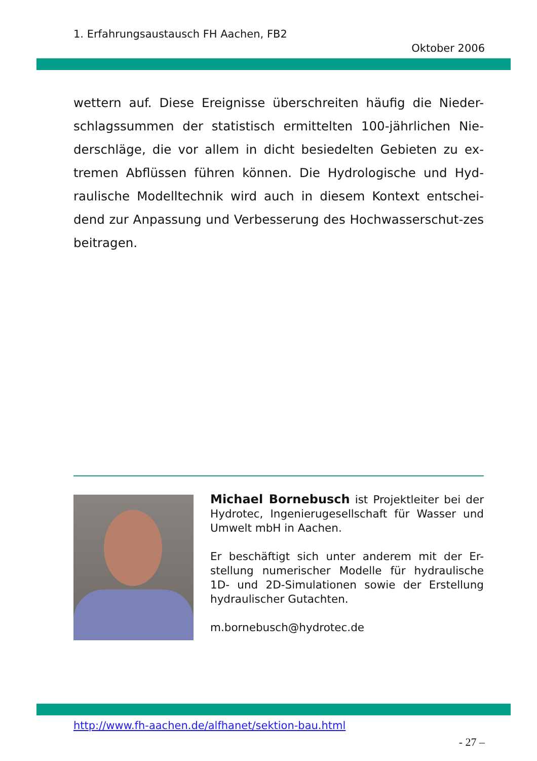1. Erfahrungsaustausch FH Aachen, FB2
Oktober 2006
wettern auf. Diese Ereignisse überschreiten häufig die Nieder-schlagssummen der statistisch ermittelten 100-jährlichen Nie-derschläge, die vor allem in dicht besiedelten Gebieten zu ex-tremen Abflüssen führen können. Die Hydrologische und Hyd-raulische Modelltechnik wird auch in diesem Kontext entschei-dend zur Anpassung und Verbesserung des Hochwasserschut-zes beitragen.
Michael Bornebusch ist Projektleiter bei der Hydrotec, Ingenierugesellschaft für Wasser und Umwelt mbH in Aachen.
Er beschäftigt sich unter anderem mit der Er-stellung numerischer Modelle für hydraulische 1D- und 2D-Simulationen sowie der Erstellung hydraulischer Gutachten.
m.bornebusch@hydrotec.de
http://www.fh-aachen.de/alfhanet/sektion-bau.html
- 27 –